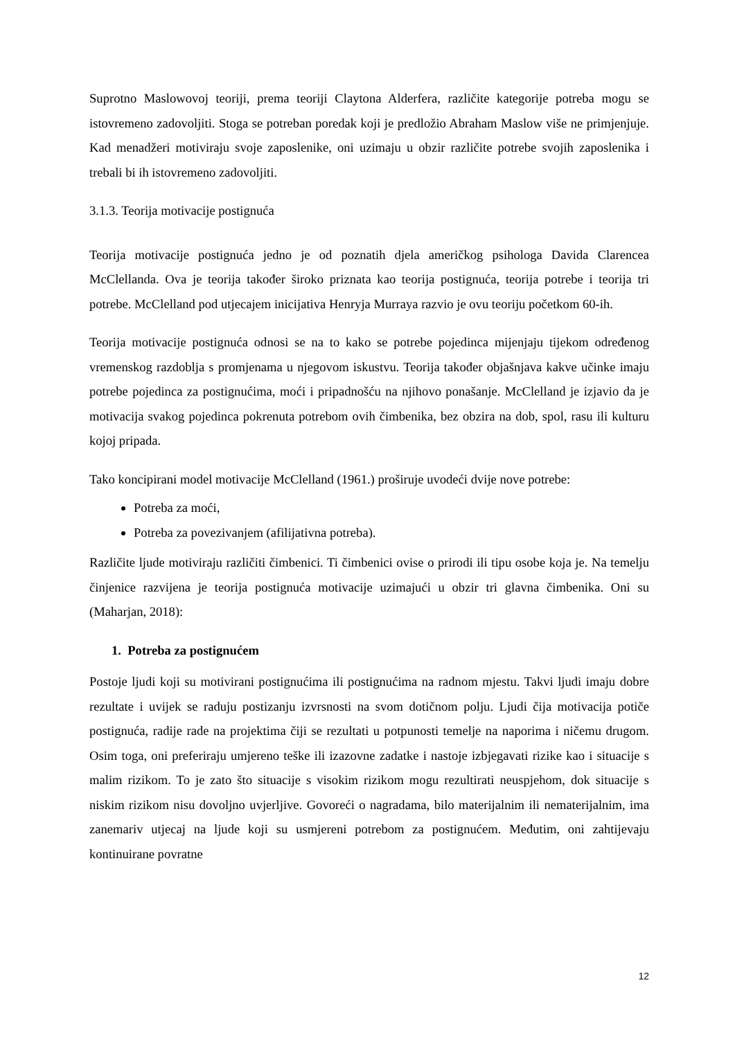Suprotno Maslowovoj teoriji, prema teoriji Claytona Alderfera, različite kategorije potreba mogu se istovremeno zadovoljiti. Stoga se potreban poredak koji je predložio Abraham Maslow više ne primjenjuje. Kad menadžeri motiviraju svoje zaposlenike, oni uzimaju u obzir različite potrebe svojih zaposlenika i trebali bi ih istovremeno zadovoljiti.
3.1.3. Teorija motivacije postignuća
Teorija motivacije postignuća jedno je od poznatih djela američkog psihologa Davida Clarencea McClellanda. Ova je teorija također široko priznata kao teorija postignuća, teorija potrebe i teorija tri potrebe. McClelland pod utjecajem inicijativa Henryja Murraya razvio je ovu teoriju početkom 60-ih.
Teorija motivacije postignuća odnosi se na to kako se potrebe pojedinca mijenjaju tijekom određenog vremenskog razdoblja s promjenama u njegovom iskustvu. Teorija također objašnjava kakve učinke imaju potrebe pojedinca za postignućima, moći i pripadnošću na njihovo ponašanje. McClelland je izjavio da je motivacija svakog pojedinca pokrenuta potrebom ovih čimbenika, bez obzira na dob, spol, rasu ili kulturu kojoj pripada.
Tako koncipirani model motivacije McClelland (1961.) proširuje uvodeći dvije nove potrebe:
Potreba za moći,
Potreba za povezivanjem (afilijativna potreba).
Različite ljude motiviraju različiti čimbenici. Ti čimbenici ovise o prirodi ili tipu osobe koja je. Na temelju činjenice razvijena je teorija postignuća motivacije uzimajući u obzir tri glavna čimbenika. Oni su (Maharjan, 2018):
1. Potreba za postignućem
Postoje ljudi koji su motivirani postignućima ili postignućima na radnom mjestu. Takvi ljudi imaju dobre rezultate i uvijek se raduju postizanju izvrsnosti na svom dotičnom polju. Ljudi čija motivacija potiče postignuća, radije rade na projektima čiji se rezultati u potpunosti temelje na naporima i ničemu drugom. Osim toga, oni preferiraju umjereno teške ili izazovne zadatke i nastoje izbjegavati rizike kao i situacije s malim rizikom. To je zato što situacije s visokim rizikom mogu rezultirati neuspjehom, dok situacije s niskim rizikom nisu dovoljno uvjerljive. Govoreći o nagradama, bilo materijalnim ili nematerijalnim, ima zanemariv utjecaj na ljude koji su usmjereni potrebom za postignućem. Međutim, oni zahtijevaju kontinuirane povratne
12